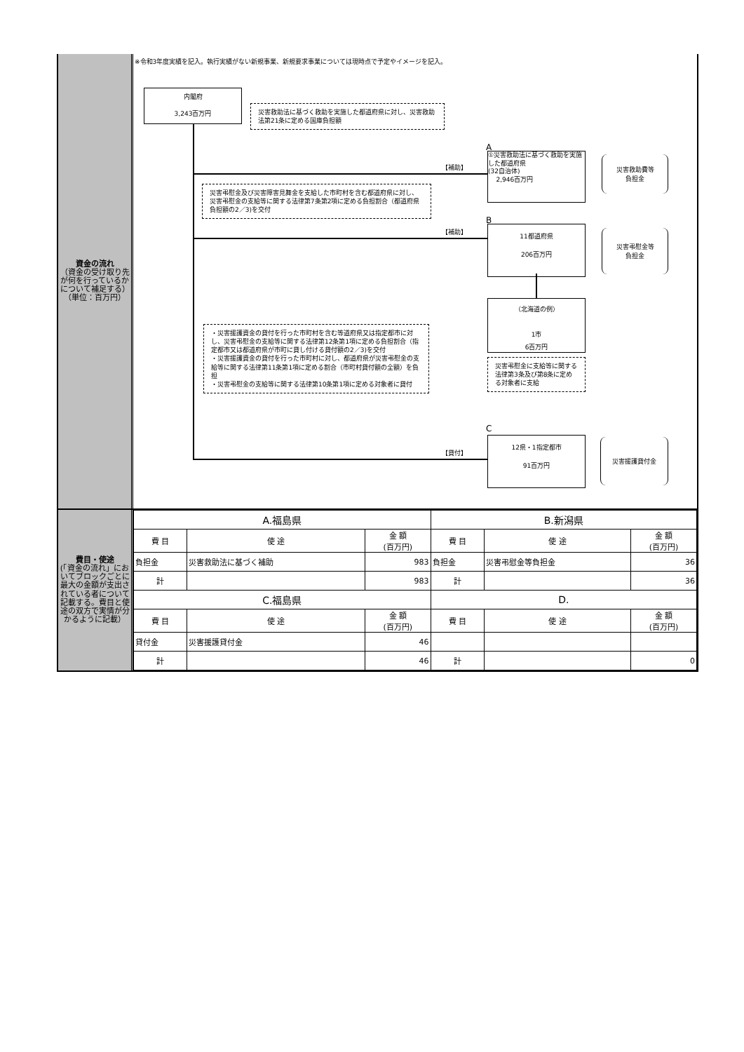資金の流れ
（資金の受け取り先が何を行っているかについて補足する）
（単位：百万円）
※令和3年度実績を記入。執行実績がない新規事業、新規要求事業については現時点で予定やイメージを記入。
内閣府
3,243百万円
災害救助法に基づく救助を実施した都道府県に対し、災害救助法第21条に定める国庫負担額
A
【補助】
①災害救助法に基づく救助を実施した都道府県
(32自治体)
2,946百万円
災害救助費等
負担金
災害弔慰金及び災害障害見舞金を支給した市町村を含む都道府県に対し、災害弔慰金の支給等に関する法律第7条第2項に定める負担割合（都道府県負担額の2／3)を交付
B
【補助】
11都道府県
206百万円
災害弔慰金等
負担金
（北海道の例）
1市
6百万円
・災害援護資金の貸付を行った市町村を含む等道府県又は指定都市に対し、災害弔慰金の支給等に関する法律第12条第1項に定める負担割合（指定都市又は都道府県が市町に貸し付ける貸付額の2／3)を交付
・災害援護資金の貸付を行った市町村に対し、都道府県が災害弔慰金の支給等に関する法律第11条第1項に定める割合（市町村貸付額の全額）を負担
・災害弔慰金の支給等に関する法律第10条第1項に定める対象者に貸付
災害弔慰金に支給等に関する法律第3条及び第8条に定める対象者に支給
C
【貸付】
12県・1指定都市
91百万円
災害援護貸付金
費目・使途
(「資金の流れ」においてブロックごとに最大の金額が支出されている者について記載する。費目と使途の双方で実情が分かるように記載）
| A.福島県 | | | B.新潟県 | | |
| 費 目 | 使 途 | 金 額 (百万円) | 費 目 | 使 途 | 金 額 (百万円) |
| 負担金 | 災害救助法に基づく補助 | 983 | 負担金 | 災害弔慰金等負担金 | 36 |
| 計 | | 983 | 計 | | 36 |
| C.福島県 | | | D. | | |
| 費 目 | 使 途 | 金 額 (百万円) | 費 目 | 使 途 | 金 額 (百万円) |
| 貸付金 | 災害援護貸付金 | 46 | | | |
| 計 | | 46 | 計 | | 0 |